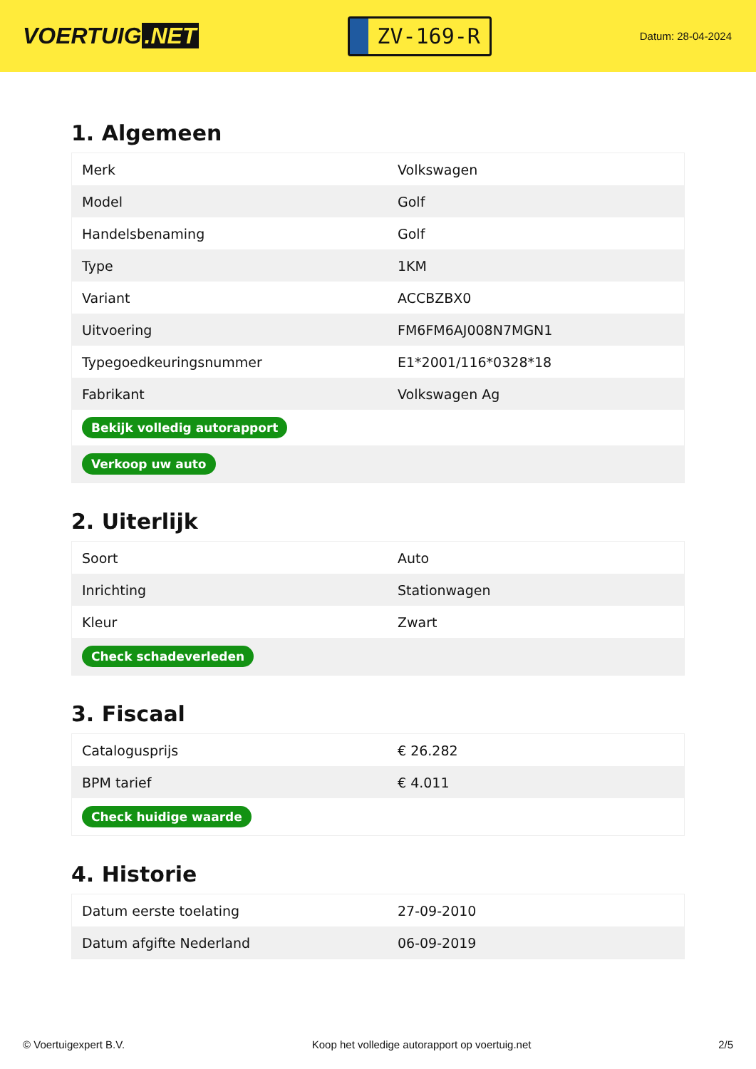VOERTUIG.NET
ZV-169-R
Datum: 28-04-2024
1. Algemeen
| Merk | Volkswagen |
| Model | Golf |
| Handelsbenaming | Golf |
| Type | 1KM |
| Variant | ACCBZBX0 |
| Uitvoering | FM6FM6AJ008N7MGN1 |
| Typegoedkeuringsnummer | E1*2001/116*0328*18 |
| Fabrikant | Volkswagen Ag |
| Bekijk volledig autorapport | |
| Verkoop uw auto | |
2. Uiterlijk
| Soort | Auto |
| Inrichting | Stationwagen |
| Kleur | Zwart |
| Check schadeverleden | |
3. Fiscaal
| Catalogusprijs | € 26.282 |
| BPM tarief | € 4.011 |
| Check huidige waarde | |
4. Historie
| Datum eerste toelating | 27-09-2010 |
| Datum afgifte Nederland | 06-09-2019 |
© Voertuigexpert B.V. Koop het volledige autorapport op voertuig.net 2/5